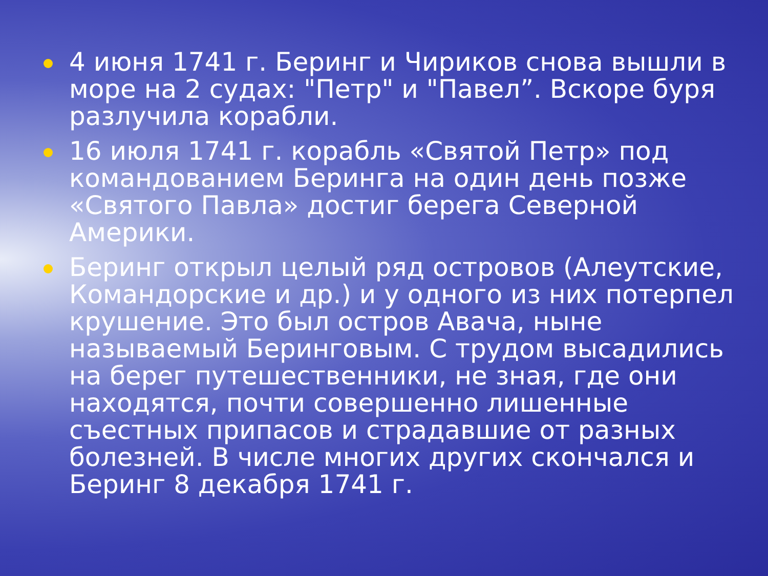4 июня 1741 г. Беринг и Чириков снова вышли в море на 2 судах: "Петр" и "Павел”. Вскоре буря разлучила корабли.
16 июля 1741 г. корабль «Святой Петр» под командованием Беринга на один день позже «Святого Павла» достиг берега Северной Америки.
Беринг открыл целый ряд островов (Алеутские, Командорские и др.) и у одного из них потерпел крушение. Это был остров Авача, ныне называемый Беринговым. С трудом высадились на берег путешественники, не зная, где они находятся, почти совершенно лишенные съестных припасов и страдавшие от разных болезней. В числе многих других скончался и Беринг 8 декабря 1741 г.